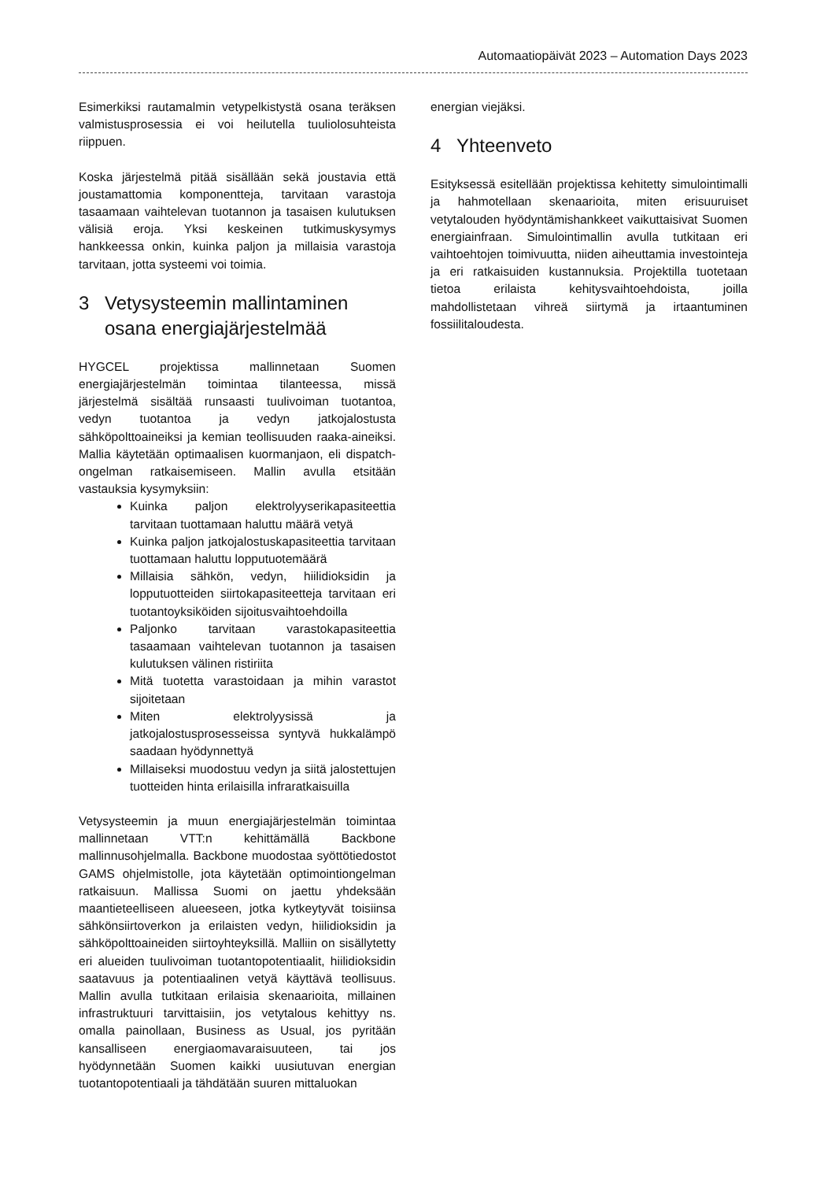Automaatiopäivät 2023 – Automation Days 2023
Esimerkiksi rautamalmin vetypelkistystä osana teräksen valmistusprosessia ei voi heilutella tuuliolosuhteista riippuen.
Koska järjestelmä pitää sisällään sekä joustavia että joustamattomia komponentteja, tarvitaan varastoja tasaamaan vaihtelevan tuotannon ja tasaisen kulutuksen välisiä eroja. Yksi keskeinen tutkimuskysymys hankkeessa onkin, kuinka paljon ja millaisia varastoja tarvitaan, jotta systeemi voi toimia.
3 Vetysysteemin mallintaminen osana energiajärjestelmää
HYGCEL projektissa mallinnetaan Suomen energiajärjestelmän toimintaa tilanteessa, missä järjestelmä sisältää runsaasti tuulivoiman tuotantoa, vedyn tuotantoa ja vedyn jatkojalostusta sähköpolttoaineiksi ja kemian teollisuuden raaka-aineiksi. Mallia käytetään optimaalisen kuormanjaon, eli dispatch-ongelman ratkaisemiseen. Mallin avulla etsitään vastauksia kysymyksiin:
Kuinka paljon elektrolyyserikapasiteettia tarvitaan tuottamaan haluttu määrä vetyä
Kuinka paljon jatkojalostuskapasiteettia tarvitaan tuottamaan haluttu lopputuotemäärä
Millaisia sähkön, vedyn, hiilidioksidin ja lopputuotteiden siirtokapasiteetteja tarvitaan eri tuotantoyksiköiden sijoitusvaihtoehdoilla
Paljonko tarvitaan varastokapasiteettia tasaamaan vaihtelevan tuotannon ja tasaisen kulutuksen välinen ristiriita
Mitä tuotetta varastoidaan ja mihin varastot sijoitetaan
Miten elektrolyysissä ja jatkojalostusprosesseissa syntyvä hukkalämpö saadaan hyödynnettyä
Millaiseksi muodostuu vedyn ja siitä jalostettujen tuotteiden hinta erilaisilla infraratkaisuilla
Vetysysteemin ja muun energiajärjestelmän toimintaa mallinnetaan VTT:n kehittämällä Backbone mallinnusohjelmalla. Backbone muodostaa syöttötiedostot GAMS ohjelmistolle, jota käytetään optimointiongelman ratkaisuun. Mallissa Suomi on jaettu yhdeksään maantieteelliseen alueeseen, jotka kytkeytyvät toisiinsa sähkönsiirtoverkon ja erilaisten vedyn, hiilidioksidin ja sähköpolttoaineiden siirtoyhteyksillä. Malliin on sisällytetty eri alueiden tuulivoiman tuotantopotentiaalit, hiilidioksidin saatavuus ja potentiaalinen vetyä käyttävä teollisuus. Mallin avulla tutkitaan erilaisia skenaarioita, millainen infrastruktuuri tarvittaisiin, jos vetytalous kehittyy ns. omalla painollaan, Business as Usual, jos pyritään kansalliseen energiaomavaraisuuteen, tai jos hyödynnetään Suomen kaikki uusiutuvan energian tuotantopotentiaali ja tähdätään suuren mittaluokan
energian viejäksi.
4 Yhteenveto
Esityksessä esitellään projektissa kehitetty simulointimalli ja hahmotellaan skenaarioita, miten erisuuruiset vetytalouden hyödyntämishankkeet vaikuttaisivat Suomen energiainfraan. Simulointimallin avulla tutkitaan eri vaihtoehtojen toimivuutta, niiden aiheuttamia investointeja ja eri ratkaisuiden kustannuksia. Projektilla tuotetaan tietoa erilaista kehitysvaihtoehdoista, joilla mahdollistetaan vihreä siirtymä ja irtaantuminen fossiilitaloudesta.